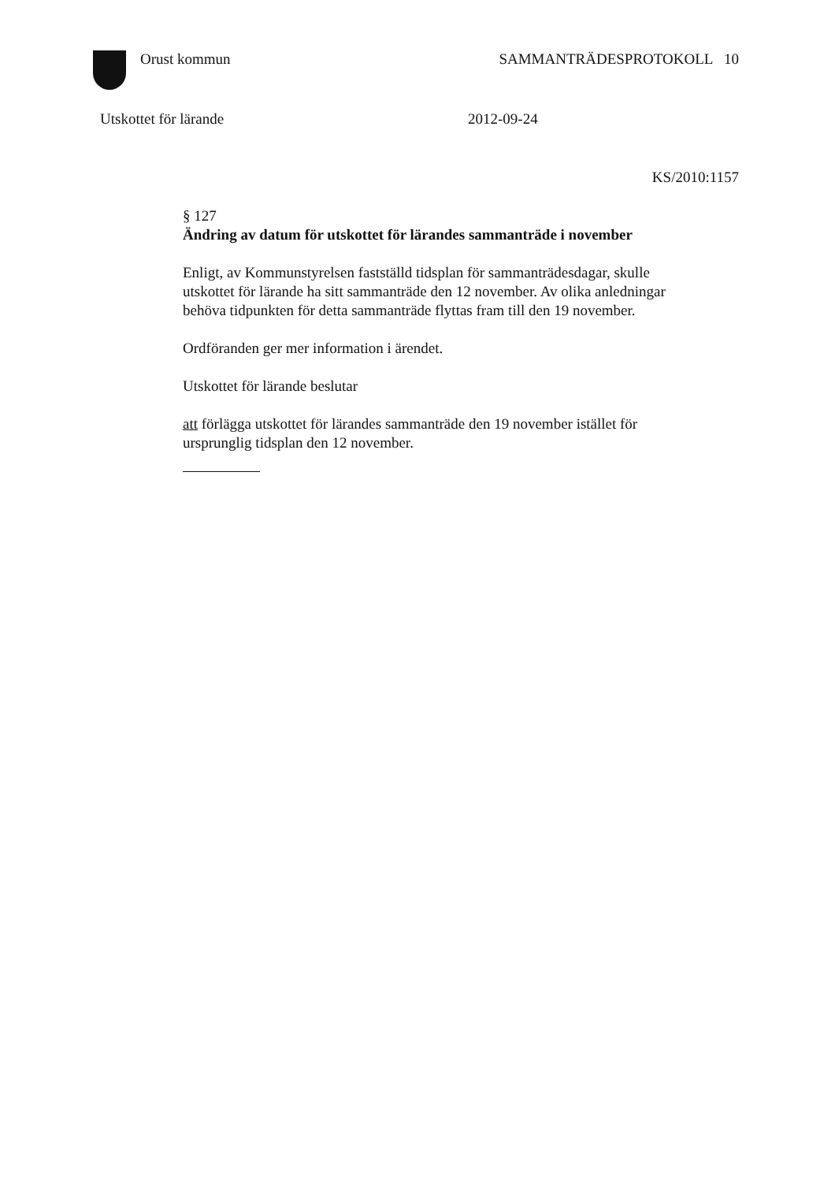Orust kommun SAMMANTRÄDESPROTOKOLL 10
Utskottet för lärande 2012-09-24
KS/2010:1157
§ 127
Ändring av datum för utskottet för lärandes sammanträde i november
Enligt, av Kommunstyrelsen fastställd tidsplan för sammanträdesdagar, skulle utskottet för lärande ha sitt sammanträde den 12 november. Av olika anledningar behöva tidpunkten för detta sammanträde flyttas fram till den 19 november.
Ordföranden ger mer information i ärendet.
Utskottet för lärande beslutar
att förlägga utskottet för lärandes sammanträde den 19 november istället för ursprunglig tidsplan den 12 november.